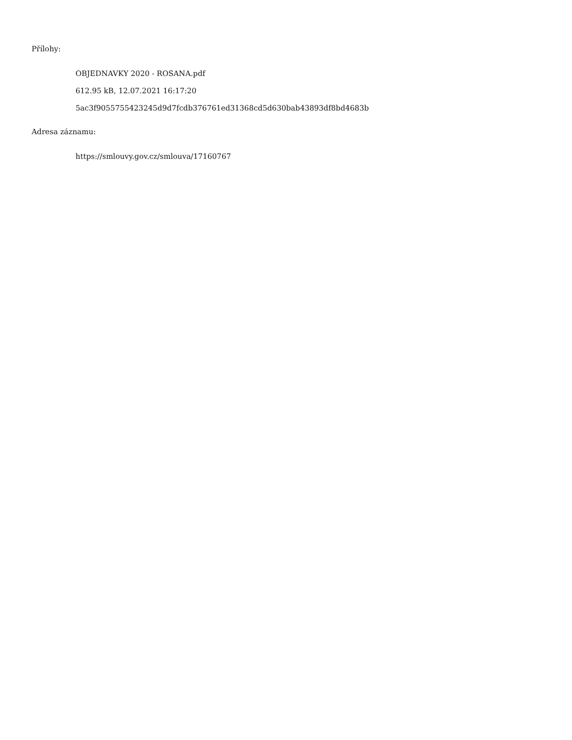Přílohy:
OBJEDNAVKY 2020 - ROSANA.pdf
612.95 kB, 12.07.2021 16:17:20
5ac3f9055755423245d9d7fcdb376761ed31368cd5d630bab43893df8bd4683b
Adresa záznamu:
https://smlouvy.gov.cz/smlouva/17160767